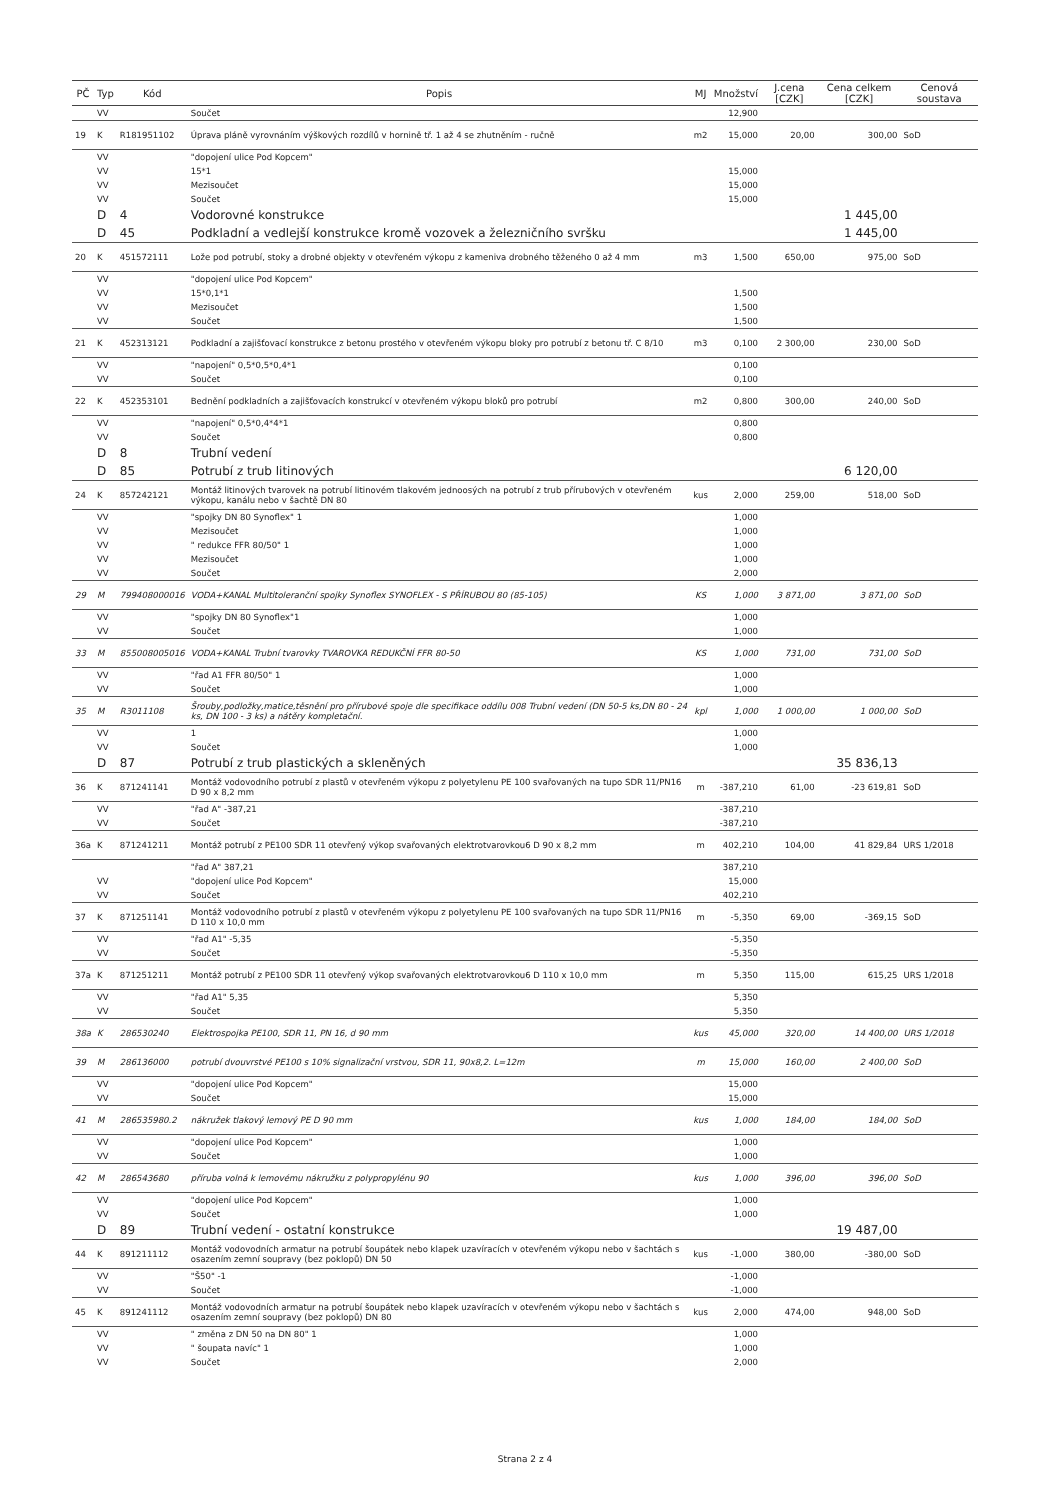| PČ | Typ | Kód | Popis | MJ | Množství | J.cena [CZK] | Cena celkem [CZK] | Cenová soustava |
| --- | --- | --- | --- | --- | --- | --- | --- | --- |
| | VV | | Součet | | 12,900 | | | |
| 19 | K | R181951102 | Úprava pláně vyrovnáním výškových rozdílů v hornině tř. 1 až 4 se zhutněním - ručně | m2 | 15,000 | 20,00 | 300,00 | SoD |
| | VV | | "dopojení ulice Pod Kopcem" | | | | | |
| | VV | | 15*1 | | 15,000 | | | |
| | VV | | Mezisoučet | | 15,000 | | | |
| | VV | | Součet | | 15,000 | | | |
| | D | 4 | Vodorovné konstrukce | | | | 1 445,00 | |
| | D | 45 | Podkladní a vedlejší konstrukce kromě vozovek a železničního svršku | | | | 1 445,00 | |
| 20 | K | 451572111 | Lože pod potrubí, stoky a drobné objekty v otevřeném výkopu z kameniva drobného těženého 0 až 4 mm | m3 | 1,500 | 650,00 | 975,00 | SoD |
| | VV | | "dopojení ulice Pod Kopcem" | | | | | |
| | VV | | 15*0,1*1 | | 1,500 | | | |
| | VV | | Mezisoučet | | 1,500 | | | |
| | VV | | Součet | | 1,500 | | | |
| 21 | K | 452313121 | Podkladní a zajišťovací konstrukce z betonu prostého v otevřeném výkopu bloky pro potrubí z betonu tř. C 8/10 | m3 | 0,100 | 2 300,00 | 230,00 | SoD |
| | VV | | "napojení" 0,5*0,5*0,4*1 | | 0,100 | | | |
| | VV | | Součet | | 0,100 | | | |
| 22 | K | 452353101 | Bednění podkladních a zajišťovacích konstrukcí v otevřeném výkopu bloků pro potrubí | m2 | 0,800 | 300,00 | 240,00 | SoD |
| | VV | | "napojení" 0,5*0,4*4*1 | | 0,800 | | | |
| | VV | | Součet | | 0,800 | | | |
| | D | 8 | Trubní vedení | | | | | |
| | D | 85 | Potrubí z trub litinových | | | | 6 120,00 | |
| 24 | K | 857242121 | Montáž litinových tvarovek na potrubí litinovém tlakovém jednoosých na potrubí z trub přírubových v otevřeném výkopu, kanálu nebo v šachtě DN 80 | kus | 2,000 | 259,00 | 518,00 | SoD |
| | VV | | "spojky DN 80 Synoflex" 1 | | 1,000 | | | |
| | VV | | Mezisoučet | | 1,000 | | | |
| | VV | | " redukce FFR 80/50" 1 | | 1,000 | | | |
| | VV | | Mezisoučet | | 1,000 | | | |
| | VV | | Součet | | 2,000 | | | |
| 29 | M | 799408000016 | VODA+KANAL Multitoleranční spojky Synoflex SYNOFLEX - S PŘÍRUBOU 80 (85-105) | KS | 1,000 | 3 871,00 | 3 871,00 | SoD |
| | VV | | "spojky DN 80 Synoflex"1 | | 1,000 | | | |
| | VV | | Součet | | 1,000 | | | |
| 33 | M | 855008005016 | VODA+KANAL Trubní tvarovky TVAROVKA REDUKČNÍ FFR 80-50 | KS | 1,000 | 731,00 | 731,00 | SoD |
| | VV | | "řad A1 FFR 80/50" 1 | | 1,000 | | | |
| | VV | | Součet | | 1,000 | | | |
| 35 | M | R3011108 | Šrouby,podložky,matice,těsnění pro přírubové spoje dle specifikace oddílu 008 Trubní vedení (DN 50-5 ks,DN 80 - 24 ks, DN 100 - 3 ks) a nátěry kompletační. | kpl | 1,000 | 1 000,00 | 1 000,00 | SoD |
| | VV | | 1 | | 1,000 | | | |
| | VV | | Součet | | 1,000 | | | |
| | D | 87 | Potrubí z trub plastických a skleněných | | | | 35 836,13 | |
| 36 | K | 871241141 | Montáž vodovodního potrubí z plastů v otevřeném výkopu z polyetylenu PE 100 svařovaných na tupo SDR 11/PN16 D 90 x 8,2 mm | m | -387,210 | 61,00 | -23 619,81 | SoD |
| | VV | | "řad A" -387,21 | | -387,210 | | | |
| | VV | | Součet | | -387,210 | | | |
| 36a | K | 871241211 | Montáž potrubí z PE100 SDR 11 otevřený výkop svařovaných elektrotvarovkou6 D 90 x 8,2 mm | m | 402,210 | 104,00 | 41 829,84 | URS 1/2018 |
| | | | "řad A" 387,21 | | 387,210 | | | |
| | VV | | "dopojení ulice Pod Kopcem" | | 15,000 | | | |
| | VV | | Součet | | 402,210 | | | |
| 37 | K | 871251141 | Montáž vodovodního potrubí z plastů v otevřeném výkopu z polyetylenu PE 100 svařovaných na tupo SDR 11/PN16 D 110 x 10,0 mm | m | -5,350 | 69,00 | -369,15 | SoD |
| | VV | | "řad A1" -5,35 | | -5,350 | | | |
| | VV | | Součet | | -5,350 | | | |
| 37a | K | 871251211 | Montáž potrubí z PE100 SDR 11 otevřený výkop svařovaných elektrotvarovkou6 D 110 x 10,0 mm | m | 5,350 | 115,00 | 615,25 | URS 1/2018 |
| | VV | | "řad A1" 5,35 | | 5,350 | | | |
| | VV | | Součet | | 5,350 | | | |
| 38a | K | 286530240 | Elektrospojka PE100, SDR 11, PN 16, d 90 mm | kus | 45,000 | 320,00 | 14 400,00 | URS 1/2018 |
| 39 | M | 286136000 | potrubí dvouvrstvé PE100 s 10% signalizační vrstvou, SDR 11, 90x8,2. L=12m | m | 15,000 | 160,00 | 2 400,00 | SoD |
| | VV | | "dopojení ulice Pod Kopcem" | | 15,000 | | | |
| | VV | | Součet | | 15,000 | | | |
| 41 | M | 286535980.2 | nákružek tlakový lemový PE D 90 mm | kus | 1,000 | 184,00 | 184,00 | SoD |
| | VV | | "dopojení ulice Pod Kopcem" | | 1,000 | | | |
| | VV | | Součet | | 1,000 | | | |
| 42 | M | 286543680 | příruba volná k lemovému nákružku z polypropylénu 90 | kus | 1,000 | 396,00 | 396,00 | SoD |
| | VV | | "dopojení ulice Pod Kopcem" | | 1,000 | | | |
| | VV | | Součet | | 1,000 | | | |
| | D | 89 | Trubní vedení - ostatní konstrukce | | | | 19 487,00 | |
| 44 | K | 891211112 | Montáž vodovodních armatur na potrubí šoupátek nebo klapek uzavíracích v otevřeném výkopu nebo v šachtách s osazením zemní soupravy (bez poklopů) DN 50 | kus | -1,000 | 380,00 | -380,00 | SoD |
| | VV | | "Š50" -1 | | -1,000 | | | |
| | VV | | Součet | | -1,000 | | | |
| 45 | K | 891241112 | Montáž vodovodních armatur na potrubí šoupátek nebo klapek uzavíracích v otevřeném výkopu nebo v šachtách s osazením zemní soupravy (bez poklopů) DN 80 | kus | 2,000 | 474,00 | 948,00 | SoD |
| | VV | | " změna z DN 50 na DN 80" 1 | | 1,000 | | | |
| | VV | | " šoupata navíc" 1 | | 1,000 | | | |
| | VV | | Součet | | 2,000 | | | |
Strana 2 z 4